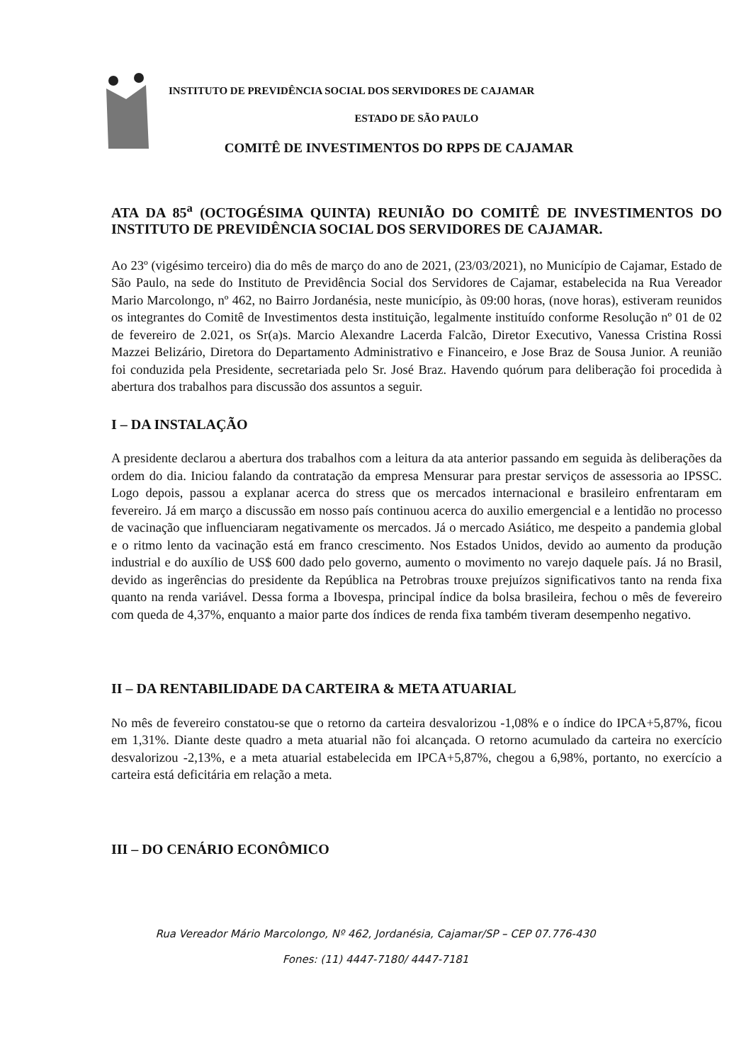INSTITUTO DE PREVIDÊNCIA SOCIAL DOS SERVIDORES DE CAJAMAR
ESTADO DE SÃO PAULO
COMITÊ DE INVESTIMENTOS DO RPPS DE CAJAMAR
ATA DA 85<sup>a</sup> (OCTOGÉSIMA QUINTA) REUNIÃO DO COMITÊ DE INVESTIMENTOS DO INSTITUTO DE PREVIDÊNCIA SOCIAL DOS SERVIDORES DE CAJAMAR.
Ao 23º (vigésimo terceiro) dia do mês de março do ano de 2021, (23/03/2021), no Município de Cajamar, Estado de São Paulo, na sede do Instituto de Previdência Social dos Servidores de Cajamar, estabelecida na Rua Vereador Mario Marcolongo, nº 462, no Bairro Jordanésia, neste município, às 09:00 horas, (nove horas), estiveram reunidos os integrantes do Comitê de Investimentos desta instituição, legalmente instituído conforme Resolução nº 01 de 02 de fevereiro de 2.021, os Sr(a)s. Marcio Alexandre Lacerda Falcão, Diretor Executivo, Vanessa Cristina Rossi Mazzei Belizário, Diretora do Departamento Administrativo e Financeiro, e Jose Braz de Sousa Junior. A reunião foi conduzida pela Presidente, secretariada pelo Sr. José Braz. Havendo quórum para deliberação foi procedida à abertura dos trabalhos para discussão dos assuntos a seguir.
I – DA INSTALAÇÃO
A presidente declarou a abertura dos trabalhos com a leitura da ata anterior passando em seguida às deliberações da ordem do dia. Iniciou falando da contratação da empresa Mensurar para prestar serviços de assessoria ao IPSSC. Logo depois, passou a explanar acerca do stress que os mercados internacional e brasileiro enfrentaram em fevereiro. Já em março a discussão em nosso país continuou acerca do auxilio emergencial e a lentidão no processo de vacinação que influenciaram negativamente os mercados. Já o mercado Asiático, me despeito a pandemia global e o ritmo lento da vacinação está em franco crescimento. Nos Estados Unidos, devido ao aumento da produção industrial e do auxílio de US$ 600 dado pelo governo, aumento o movimento no varejo daquele país. Já no Brasil, devido as ingerências do presidente da República na Petrobras trouxe prejuízos significativos tanto na renda fixa quanto na renda variável. Dessa forma a Ibovespa, principal índice da bolsa brasileira, fechou o mês de fevereiro com queda de 4,37%, enquanto a maior parte dos índices de renda fixa também tiveram desempenho negativo.
II – DA RENTABILIDADE DA CARTEIRA & META ATUARIAL
No mês de fevereiro constatou-se que o retorno da carteira desvalorizou -1,08% e o índice do IPCA+5,87%, ficou em 1,31%. Diante deste quadro a meta atuarial não foi alcançada. O retorno acumulado da carteira no exercício desvalorizou -2,13%, e a meta atuarial estabelecida em IPCA+5,87%, chegou a 6,98%, portanto, no exercício a carteira está deficitária em relação a meta.
III – DO CENÁRIO ECONÔMICO
Rua Vereador Mário Marcolongo, Nº 462, Jordanésia, Cajamar/SP – CEP 07.776-430
Fones: (11) 4447-7180/ 4447-7181